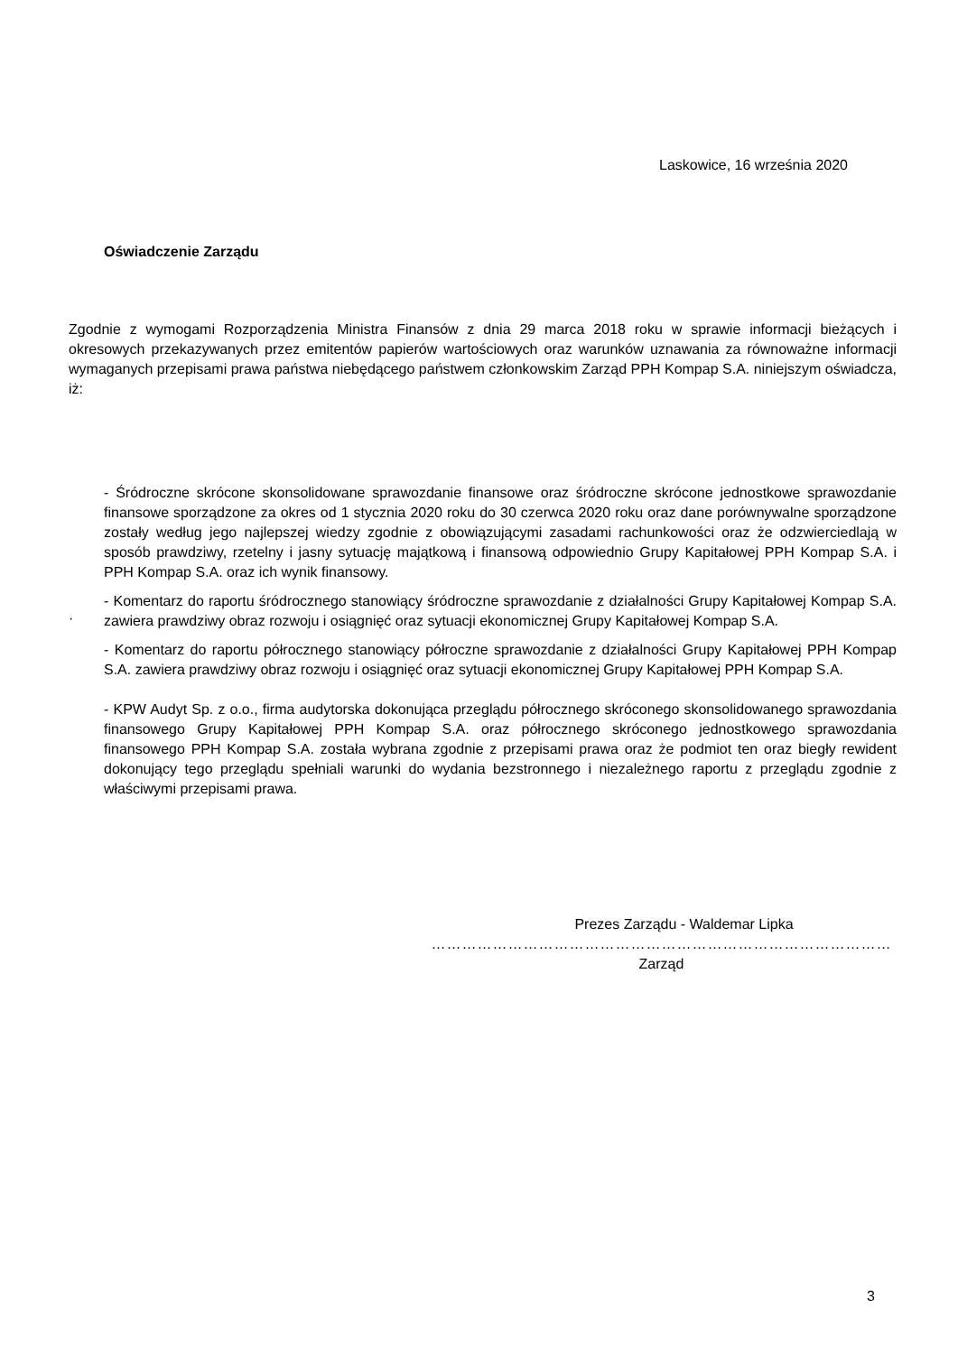Laskowice, 16 września 2020
Oświadczenie Zarządu
Zgodnie z wymogami Rozporządzenia Ministra Finansów z dnia 29 marca 2018 roku w sprawie informacji bieżących i okresowych przekazywanych przez emitentów papierów wartościowych oraz warunków uznawania za równoważne informacji wymaganych przepisami prawa państwa niebędącego państwem członkowskim Zarząd PPH Kompap S.A. niniejszym oświadcza, iż:
- Śródroczne skrócone skonsolidowane sprawozdanie finansowe oraz śródroczne skrócone jednostkowe sprawozdanie finansowe sporządzone za okres od 1 stycznia 2020 roku do 30 czerwca 2020 roku oraz dane porównywalne sporządzone zostały według jego najlepszej wiedzy zgodnie z obowiązującymi zasadami rachunkowości oraz że odzwierciedlają w sposób prawdziwy, rzetelny i jasny sytuację majątkową i finansową odpowiednio Grupy Kapitałowej PPH Kompap S.A. i PPH Kompap S.A. oraz ich wynik finansowy.
- Komentarz do raportu śródrocznego stanowiący śródroczne sprawozdanie z działalności Grupy Kapitałowej Kompap S.A. zawiera prawdziwy obraz rozwoju i osiągnięć oraz sytuacji ekonomicznej Grupy Kapitałowej Kompap S.A.
- Komentarz do raportu półrocznego stanowiący półroczne sprawozdanie z działalności Grupy Kapitałowej PPH Kompap S.A. zawiera prawdziwy obraz rozwoju i osiągnięć oraz sytuacji ekonomicznej Grupy Kapitałowej PPH Kompap S.A.
- KPW Audyt Sp. z o.o., firma audytorska dokonująca przeglądu półrocznego skróconego skonsolidowanego sprawozdania finansowego Grupy Kapitałowej PPH Kompap S.A. oraz półrocznego skróconego jednostkowego sprawozdania finansowego PPH Kompap S.A. została wybrana zgodnie z przepisami prawa oraz że podmiot ten oraz biegły rewident dokonujący tego przeglądu spełniali warunki do wydania bezstronnego i niezależnego raportu z przeglądu zgodnie z właściwymi przepisami prawa.
·
Prezes Zarządu - Waldemar Lipka
………………………………………………………………………………
Zarząd
3